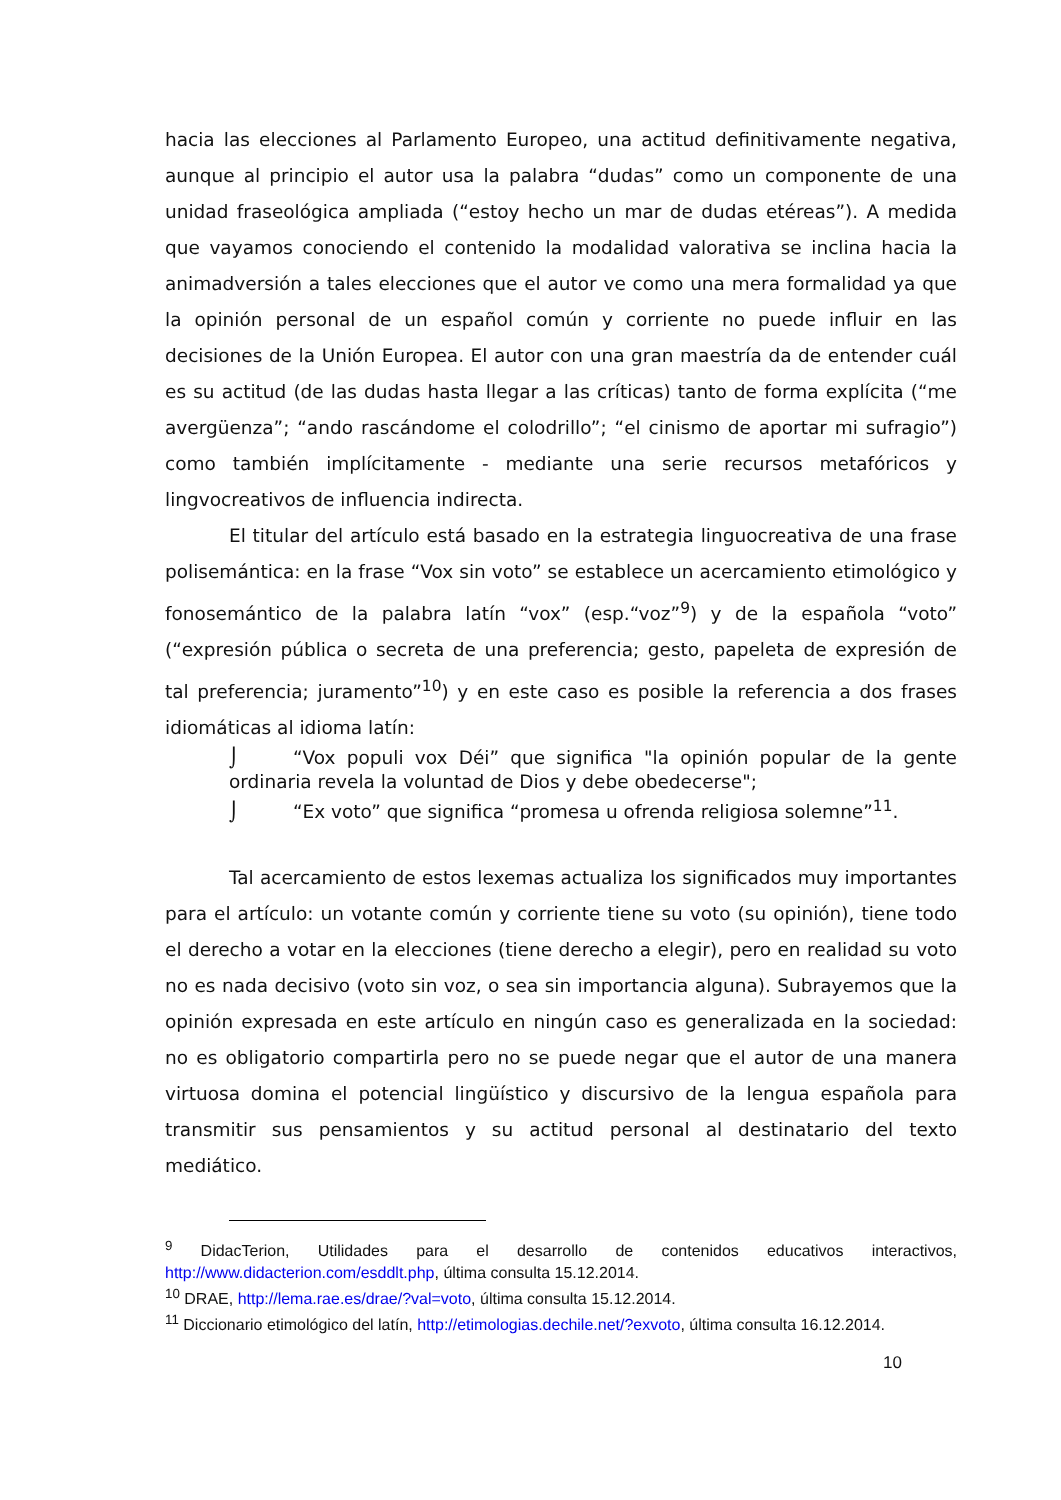hacia las elecciones al Parlamento Europeo, una actitud definitivamente negativa, aunque al principio el autor usa la palabra “dudas” como un componente de una unidad fraseológica ampliada (“estoy hecho un mar de dudas etéreas”). A medida que vayamos conociendo el contenido la modalidad valorativa se inclina hacia la animadversión a tales elecciones que el autor ve como una mera formalidad ya que la opinión personal de un español común y corriente no puede influir en las decisiones de la Unión Europea. El autor con una gran maestría da de entender cuál es su actitud (de las dudas hasta llegar a las críticas) tanto de forma explícita (“me avergüenza”; “ando rascándome el colodrillo”; “el cinismo de aportar mi sufragio”) como también implícitamente - mediante una serie recursos metafóricos y lingvocreativos de influencia indirecta.
El titular del artículo está basado en la estrategia linguocreativa de una frase polisemántica: en la frase “Vox sin voto” se establece un acercamiento etimológico y fonosemántico de la palabra latín “vox” (esp.“voz”<sup>9</sup>) y de la española “voto” (“expresión pública o secreta de una preferencia; gesto, papeleta de expresión de tal preferencia; juramento”<sup>10</sup>) y en este caso es posible la referencia a dos frases idiomáticas al idioma latín:
⌡ “Vox populi vox Déi” que significa "la opinión popular de la gente ordinaria revela la voluntad de Dios y debe obedecerse";
⌡ “Ex voto” que significa “promesa u ofrenda religiosa solemne”<sup>11</sup>.
Tal acercamiento de estos lexemas actualiza los significados muy importantes para el artículo: un votante común y corriente tiene su voto (su opinión), tiene todo el derecho a votar en la elecciones (tiene derecho a elegir), pero en realidad su voto no es nada decisivo (voto sin voz, o sea sin importancia alguna). Subrayemos que la opinión expresada en este artículo en ningún caso es generalizada en la sociedad: no es obligatorio compartirla pero no se puede negar que el autor de una manera virtuosa domina el potencial lingüístico y discursivo de la lengua española para transmitir sus pensamientos y su actitud personal al destinatario del texto mediático.
<sup>9</sup> DidacTerion, Utilidades para el desarrollo de contenidos educativos interactivos, http://www.didacterion.com/esddlt.php, última consulta 15.12.2014.
<sup>10</sup> DRAE, http://lema.rae.es/drae/?val=voto, última consulta 15.12.2014.
<sup>11</sup> Diccionario etimológico del latín, http://etimologias.dechile.net/?exvoto, última consulta 16.12.2014.
10